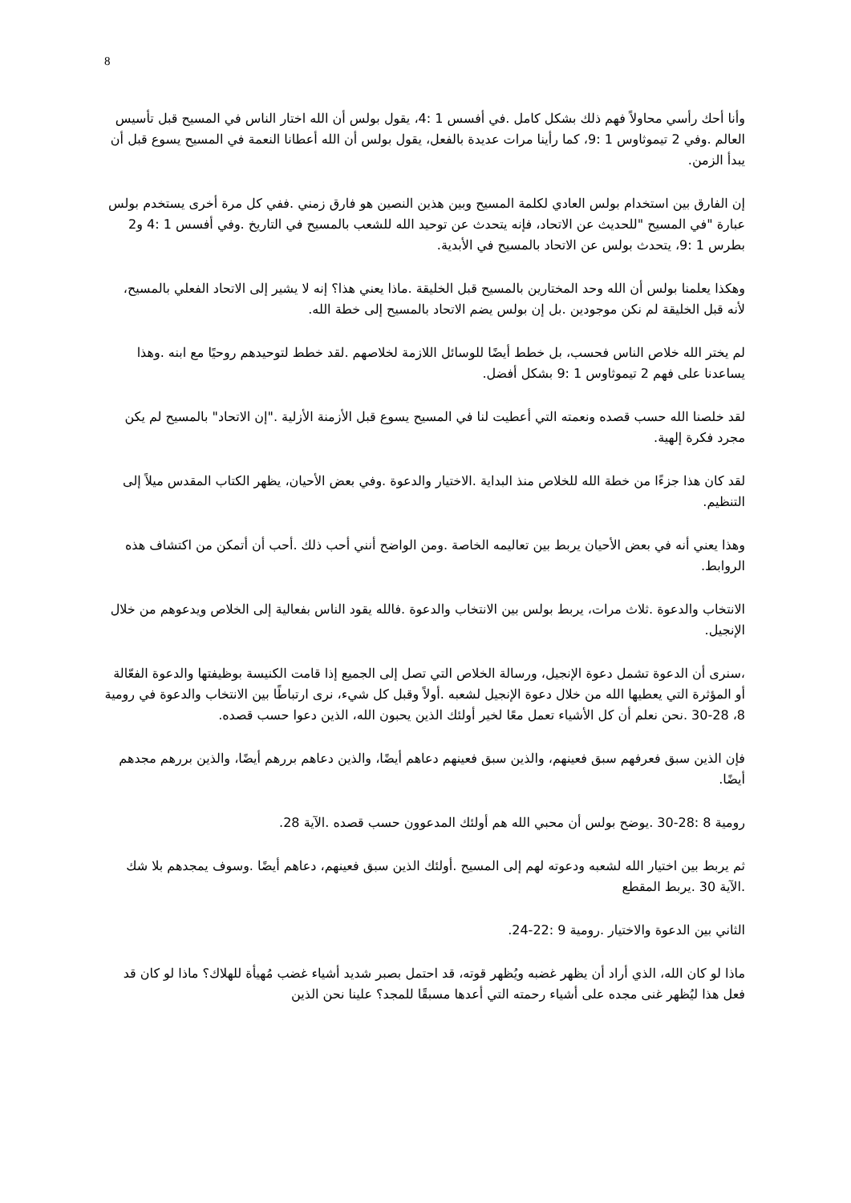8
وأنا أحك رأسي محاولاً فهم ذلك بشكل كامل .في أفسس 1 :4، يقول بولس أن الله اختار الناس في المسيح قبل تأسيس العالم .وفي 2 تيموثاوس 1 :9، كما رأينا مرات عديدة بالفعل، يقول بولس أن الله أعطانا النعمة في المسيح يسوع قبل أن يبدأ الزمن.
إن الفارق بين استخدام بولس العادي لكلمة المسيح وبين هذين النصين هو فارق زمني .ففي كل مرة أخرى يستخدم بولس عبارة "في المسيح "للحديث عن الاتحاد، فإنه يتحدث عن توحيد الله للشعب بالمسيح في التاريخ .وفي أفسس 1 :4 و2 بطرس 1 :9، يتحدث بولس عن الاتحاد بالمسيح في الأبدية.
وهكذا يعلمنا بولس أن الله وحد المختارين بالمسيح قبل الخليقة .ماذا يعني هذا؟ إنه لا يشير إلى الاتحاد الفعلي بالمسيح، لأنه قبل الخليقة لم نكن موجودين .بل إن بولس يضم الاتحاد بالمسيح إلى خطة الله.
لم يختر الله خلاص الناس فحسب، بل خطط أيضًا للوسائل اللازمة لخلاصهم .لقد خطط لتوحيدهم روحيًا مع ابنه .وهذا يساعدنا على فهم 2 تيموثاوس 1 :9 بشكل أفضل.
لقد خلصنا الله حسب قصده ونعمته التي أعطيت لنا في المسيح يسوع قبل الأزمنة الأزلية ."إن الاتحاد" بالمسيح لم يكن مجرد فكرة إلهية.
لقد كان هذا جزءًا من خطة الله للخلاص منذ البداية .الاختيار والدعوة .وفي بعض الأحيان، يظهر الكتاب المقدس ميلاً إلى التنظيم.
وهذا يعني أنه في بعض الأحيان يربط بين تعاليمه الخاصة .ومن الواضح أنني أحب ذلك .أحب أن أتمكن من اكتشاف هذه الروابط.
الانتخاب والدعوة .ثلاث مرات، يربط بولس بين الانتخاب والدعوة .فالله يقود الناس بفعالية إلى الخلاص ويدعوهم من خلال الإنجيل.
،سنرى أن الدعوة تشمل دعوة الإنجيل، ورسالة الخلاص التي تصل إلى الجميع إذا قامت الكنيسة بوظيفتها والدعوة الفعّالة أو المؤثرة التي يعطيها الله من خلال دعوة الإنجيل لشعبه .أولاً وقبل كل شيء، نرى ارتباطًا بين الانتخاب والدعوة في رومية 8، 28-30 .نحن نعلم أن كل الأشياء تعمل معًا لخير أولئك الذين يحبون الله، الذين دعوا حسب قصده.
فإن الذين سبق فعرفهم سبق فعينهم، والذين سبق فعينهم دعاهم أيضًا، والذين دعاهم بررهم أيضًا، والذين بررهم مجدهم أيضًا.
رومية 8 :28-30 .يوضح بولس أن محبي الله هم أولئك المدعوون حسب قصده .الآية 28.
ثم يربط بين اختيار الله لشعبه ودعوته لهم إلى المسيح .أولئك الذين سبق فعينهم، دعاهم أيضًا .وسوف يمجدهم بلا شك .الآية 30 .يربط المقطع
الثاني بين الدعوة والاختيار .رومية 9 :22-24.
ماذا لو كان الله، الذي أراد أن يظهر غضبه ويُظهر قوته، قد احتمل بصبر شديد أشياء غضب مُهيأة للهلاك؟ ماذا لو كان قد فعل هذا ليُظهر غنى مجده على أشياء رحمته التي أعدها مسبقًا للمجد؟ علينا نحن الذين